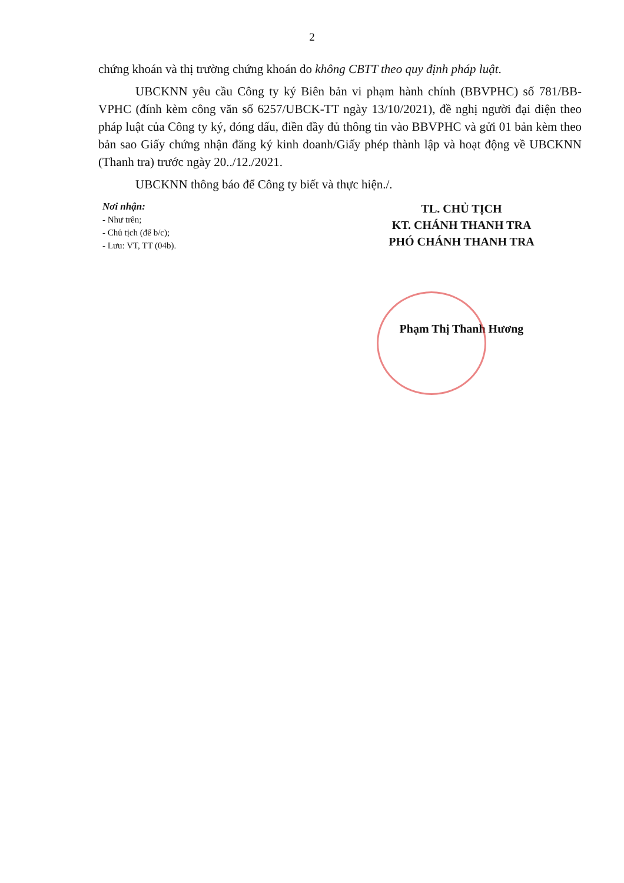2
chứng khoán và thị trường chứng khoán do không CBTT theo quy định pháp luật.
UBCKNN yêu cầu Công ty ký Biên bản vi phạm hành chính (BBVPHC) số 781/BB-VPHC (đính kèm công văn số 6257/UBCK-TT ngày 13/10/2021), đề nghị người đại diện theo pháp luật của Công ty ký, đóng dấu, điền đầy đủ thông tin vào BBVPHC và gửi 01 bản kèm theo bản sao Giấy chứng nhận đăng ký kinh doanh/Giấy phép thành lập và hoạt động về UBCKNN (Thanh tra) trước ngày 20../12./2021.
UBCKNN thông báo để Công ty biết và thực hiện./.
Nơi nhận:
- Như trên;
- Chủ tịch (để b/c);
- Lưu: VT, TT (04b).
TL. CHỦ TỊCH
KT. CHÁNH THANH TRA
PHÓ CHÁNH THANH TRA
Phạm Thị Thanh Hương